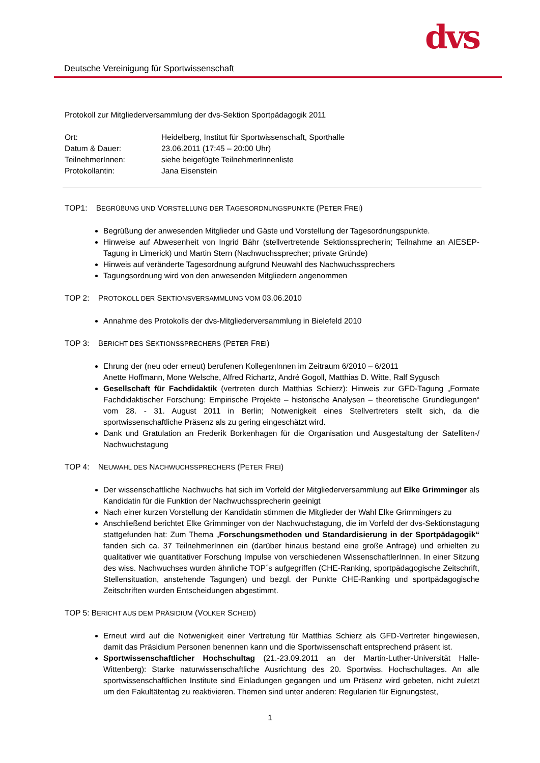Deutsche Vereinigung für Sportwissenschaft
dvs
Protokoll zur Mitgliederversammlung der dvs-Sektion Sportpädagogik 2011
| Ort: | Heidelberg, Institut für Sportwissenschaft, Sporthalle |
| Datum & Dauer: | 23.06.2011 (17:45 – 20:00 Uhr) |
| TeilnehmerInnen: | siehe beigefügte TeilnehmerInnenliste |
| Protokollantin: | Jana Eisenstein |
TOP1: BEGRÜßUNG UND VORSTELLUNG DER TAGESORDNUNGSPUNKTE (PETER FREI)
Begrüßung der anwesenden Mitglieder und Gäste und Vorstellung der Tagesordnungspunkte.
Hinweise auf Abwesenheit von Ingrid Bähr (stellvertretende Sektionssprecherin; Teilnahme an AIESEP-Tagung in Limerick) und Martin Stern (Nachwuchssprecher; private Gründe)
Hinweis auf veränderte Tagesordnung aufgrund Neuwahl des Nachwuchssprechers
Tagungsordnung wird von den anwesenden Mitgliedern angenommen
TOP 2: PROTOKOLL DER SEKTIONSVERSAMMLUNG VOM 03.06.2010
Annahme des Protokolls der dvs-Mitgliederversammlung in Bielefeld 2010
TOP 3: BERICHT DES SEKTIONSSPRECHERS (PETER FREI)
Ehrung der (neu oder erneut) berufenen KollegenInnen im Zeitraum 6/2010 – 6/2011
Anette Hoffmann, Mone Welsche, Alfred Richartz, André Gogoll, Matthias D. Witte, Ralf Sygusch
Gesellschaft für Fachdidaktik (vertreten durch Matthias Schierz): Hinweis zur GFD-Tagung „Formate Fachdidaktischer Forschung: Empirische Projekte – historische Analysen – theoretische Grundlegungen“ vom 28. - 31. August 2011 in Berlin; Notwenigkeit eines Stellvertreters stellt sich, da die sportwissenschaftliche Präsenz als zu gering eingeschätzt wird.
Dank und Gratulation an Frederik Borkenhagen für die Organisation und Ausgestaltung der Satelliten-/ Nachwuchstagung
TOP 4: NEUWAHL DES NACHWUCHSSPRECHERS (PETER FREI)
Der wissenschaftliche Nachwuchs hat sich im Vorfeld der Mitgliederversammlung auf Elke Grimminger als Kandidatin für die Funktion der Nachwuchssprecherin geeinigt
Nach einer kurzen Vorstellung der Kandidatin stimmen die Mitglieder der Wahl Elke Grimmingers zu
Anschließend berichtet Elke Grimminger von der Nachwuchstagung, die im Vorfeld der dvs-Sektionstagung stattgefunden hat: Zum Thema „Forschungsmethoden und Standardisierung in der Sportpädagogik“ fanden sich ca. 37 TeilnehmerInnen ein (darüber hinaus bestand eine große Anfrage) und erhielten zu qualitativer wie quantitativer Forschung Impulse von verschiedenen WissenschaftlerInnen. In einer Sitzung des wiss. Nachwuchses wurden ähnliche TOP´s aufgegriffen (CHE-Ranking, sportpädagogische Zeitschrift, Stellensituation, anstehende Tagungen) und bezgl. der Punkte CHE-Ranking und sportpädagogische Zeitschriften wurden Entscheidungen abgestimmt.
TOP 5: BERICHT AUS DEM PRÄSIDIUM (VOLKER SCHEID)
Erneut wird auf die Notwenigkeit einer Vertretung für Matthias Schierz als GFD-Vertreter hingewiesen, damit das Präsidium Personen benennen kann und die Sportwissenschaft entsprechend präsent ist.
Sportwissenschaftlicher Hochschultag (21.-23.09.2011 an der Martin-Luther-Universität Halle-Wittenberg): Starke naturwissenschaftliche Ausrichtung des 20. Sportwiss. Hochschultages. An alle sportwissenschaftlichen Institute sind Einladungen gegangen und um Präsenz wird gebeten, nicht zuletzt um den Fakultätentag zu reaktivieren. Themen sind unter anderen: Regularien für Eignungstest,
1